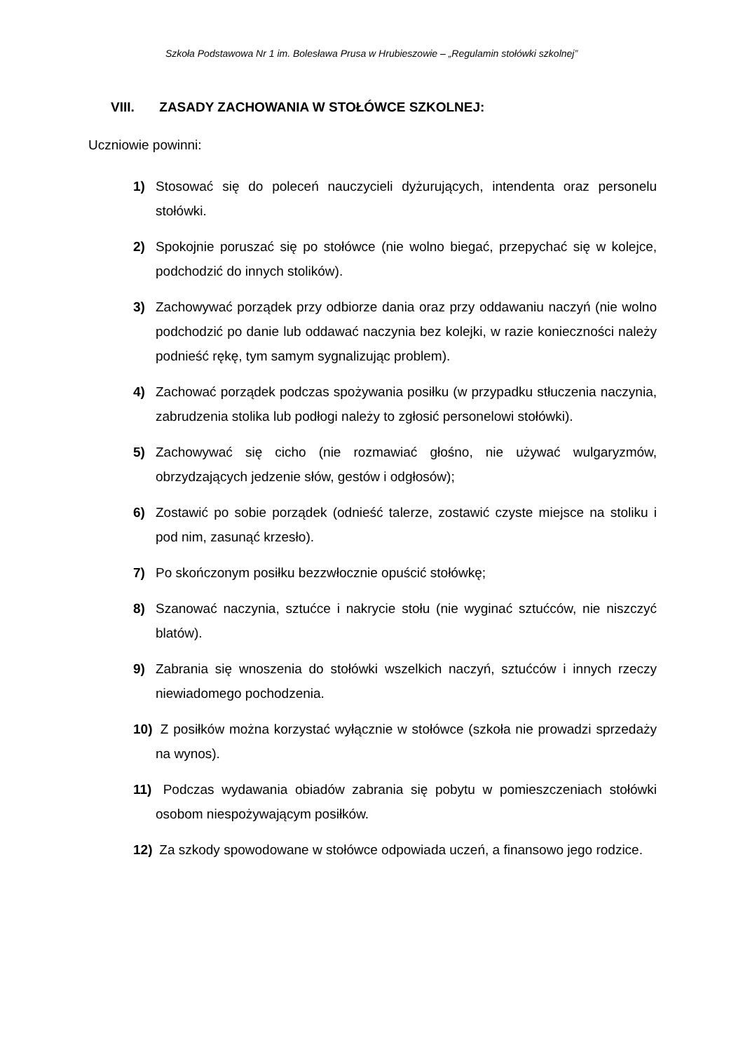Szkoła Podstawowa Nr 1 im. Bolesława Prusa w Hrubieszowie – „Regulamin stołówki szkolnej”
VIII. ZASADY ZACHOWANIA W STOŁÓWCE SZKOLNEJ:
Uczniowie powinni:
1) Stosować się do poleceń nauczycieli dyżurujących, intendenta oraz personelu stołówki.
2) Spokojnie poruszać się po stołówce (nie wolno biegać, przepychać się w kolejce, podchodzić do innych stolików).
3) Zachowywać porządek przy odbiorze dania oraz przy oddawaniu naczyń (nie wolno podchodzić po danie lub oddawać naczynia bez kolejki, w razie konieczności należy podnieść rękę, tym samym sygnalizując problem).
4) Zachować porządek podczas spożywania posiłku (w przypadku stłuczenia naczynia, zabrudzenia stolika lub podłogi należy to zgłosić personelowi stołówki).
5) Zachowywać się cicho (nie rozmawiać głośno, nie używać wulgaryzmów, obrzydzających jedzenie słów, gestów i odgłosów);
6) Zostawić po sobie porządek (odnieść talerze, zostawić czyste miejsce na stoliku i pod nim, zasunąć krzesło).
7) Po skończonym posiłku bezzwłocznie opuścić stołówkę;
8) Szanować naczynia, sztućce i nakrycie stołu (nie wyginać sztućców, nie niszczyć blatów).
9) Zabrania się wnoszenia do stołówki wszelkich naczyń, sztućców i innych rzeczy niewiadomego pochodzenia.
10) Z posiłków można korzystać wyłącznie w stołówce (szkoła nie prowadzi sprzedaży na wynos).
11) Podczas wydawania obiadów zabrania się pobytu w pomieszczeniach stołówki osobom niespożywającym posiłków.
12) Za szkody spowodowane w stołówce odpowiada uczeń, a finansowo jego rodzice.